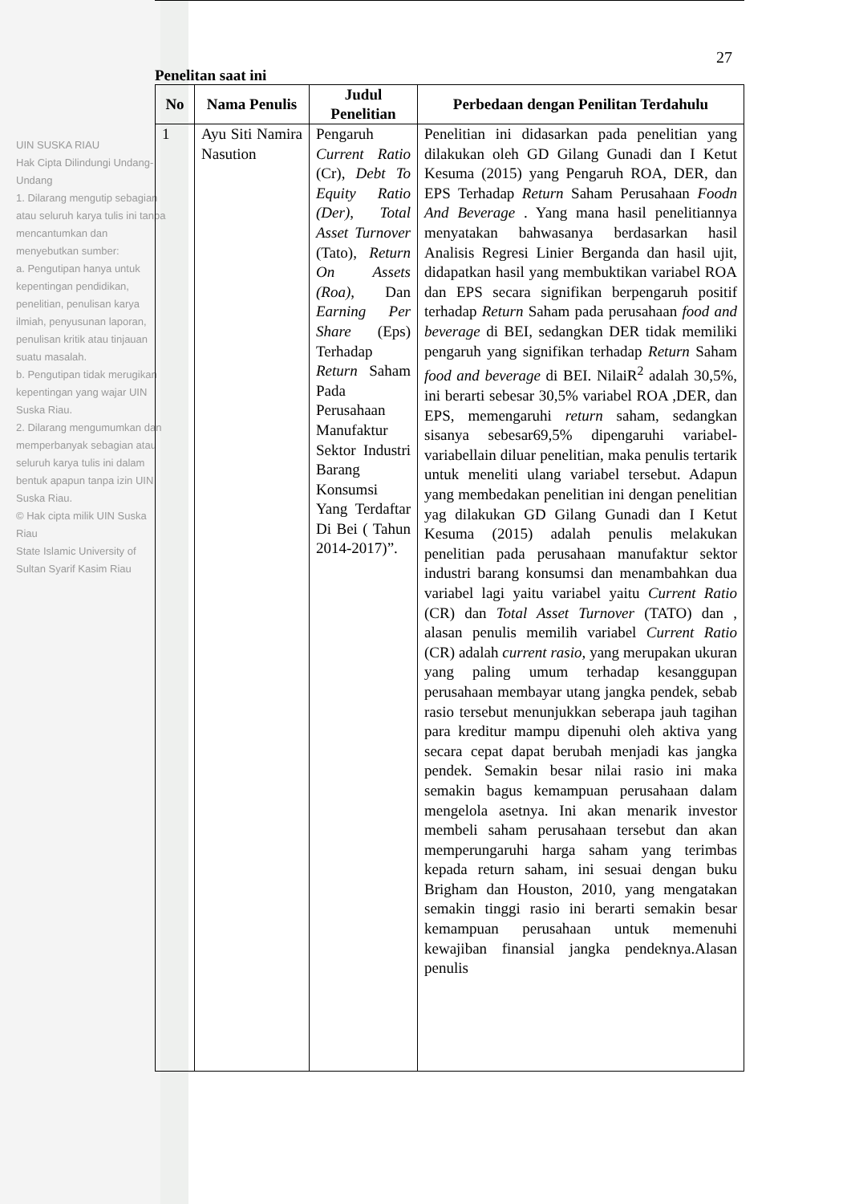UIN SUSKA RIAU
Hak Cipta Dilindungi Undang-Undang
1. Dilarang mengutip sebagian atau seluruh karya tulis ini tanpa mencantumkan dan menyebutkan sumber:
a. Pengutipan hanya untuk kepentingan pendidikan, penelitian, penulisan karya ilmiah, penyusunan laporan, penulisan kritik atau tinjauan suatu masalah.
b. Pengutipan tidak merugikan kepentingan yang wajar UIN Suska Riau.
2. Dilarang mengumumkan dan memperbanyak sebagian atau seluruh karya tulis ini dalam bentuk apapun tanpa izin UIN Suska Riau.
© Hak cipta milik UIN Suska Riau
State Islamic University of Sultan Syarif Kasim Riau
27
Penelitan saat ini
| No | Nama Penulis | Judul Penelitian | Perbedaan dengan Penilitan Terdahulu |
| --- | --- | --- | --- |
| 1 | Ayu Siti Namira Nasution | Pengaruh Current Ratio (Cr), Debt To Equity Ratio (Der) , Total Asset Turnover (Tato), Return On Assets (Roa) , Dan Earning Per Share (Eps) Terhadap Return Saham Pada Perusahaan Manufaktur Sektor Industri Barang Konsumsi Yang Terdaftar Di Bei ( Tahun 2014-2017)”. | Penelitian ini didasarkan pada penelitian yang dilakukan oleh GD Gilang Gunadi dan I Ketut Kesuma (2015) yang Pengaruh ROA, DER, dan EPS Terhadap Return Saham Perusahaan Foodn And Beverage . Yang mana hasil penelitiannya menyatakan bahwasanya berdasarkan hasil Analisis Regresi Linier Berganda dan hasil ujit, didapatkan hasil yang membuktikan variabel ROA dan EPS secara signifikan berpengaruh positif terhadap Return Saham pada perusahaan food and beverage di BEI, sedangkan DER tidak memiliki pengaruh yang signifikan terhadap Return Saham food and beverage di BEI. NilaiR<sup>2</sup> adalah 30,5%, ini berarti sebesar 30,5% variabel ROA ,DER, dan EPS, memengaruhi return saham, sedangkan sisanya sebesar69,5% dipengaruhi variabel-variabellain diluar penelitian, maka penulis tertarik untuk meneliti ulang variabel tersebut. Adapun yang membedakan penelitian ini dengan penelitian yag dilakukan GD Gilang Gunadi dan I Ketut Kesuma (2015) adalah penulis melakukan penelitian pada perusahaan manufaktur sektor industri barang konsumsi dan menambahkan dua variabel lagi yaitu variabel yaitu Current Ratio (CR) dan Total Asset Turnover (TATO) dan , alasan penulis memilih variabel Current Ratio (CR) adalah current rasio, yang merupakan ukuran yang paling umum terhadap kesanggupan perusahaan membayar utang jangka pendek, sebab rasio tersebut menunjukkan seberapa jauh tagihan para kreditur mampu dipenuhi oleh aktiva yang secara cepat dapat berubah menjadi kas jangka pendek. Semakin besar nilai rasio ini maka semakin bagus kemampuan perusahaan dalam mengelola asetnya. Ini akan menarik investor membeli saham perusahaan tersebut dan akan memperungaruhi harga saham yang terimbas kepada return saham, ini sesuai dengan buku Brigham dan Houston, 2010, yang mengatakan semakin tinggi rasio ini berarti semakin besar kemampuan perusahaan untuk memenuhi kewajiban finansial jangka pendeknya.Alasan penulis |